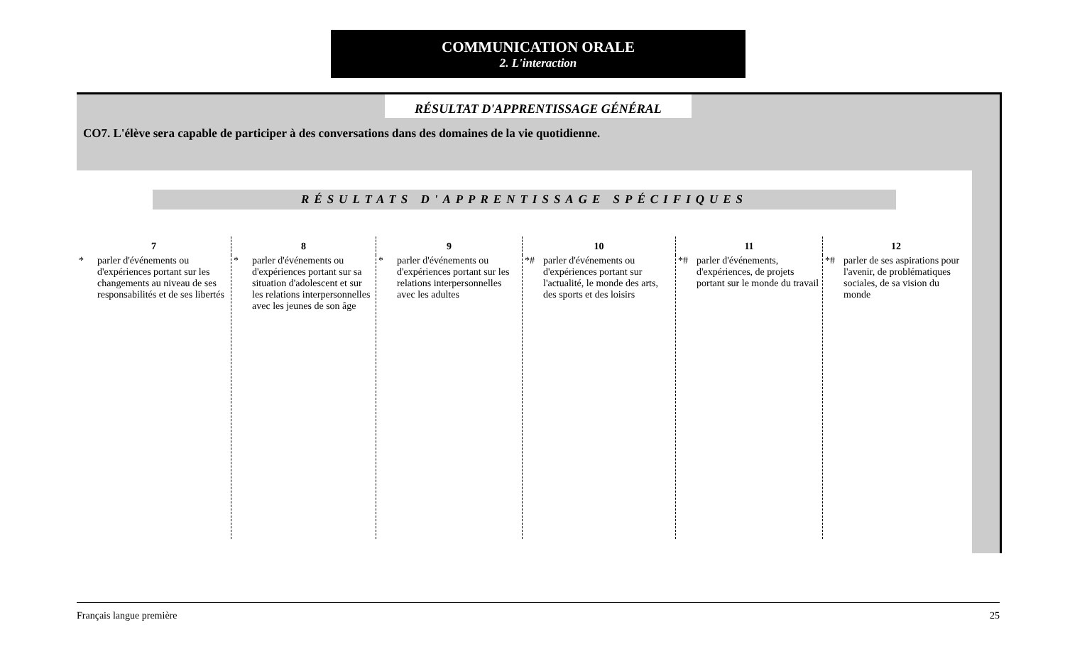COMMUNICATION ORALE
2. L'interaction
RÉSULTAT D'APPRENTISSAGE GÉNÉRAL
CO7. L'élève sera capable de participer à des conversations dans des domaines de la vie quotidienne.
RÉSULTATS D'APPRENTISSAGE SPÉCIFIQUES
| 7 | 8 | 9 | 10 | 11 | 12 |
| --- | --- | --- | --- | --- | --- |
| * parler d'événements ou d'expériences portant sur les changements au niveau de ses responsabilités et de ses libertés | * parler d'événements ou d'expériences portant sur sa situation d'adolescent et sur les relations interpersonnelles avec les jeunes de son âge | * parler d'événements ou d'expériences portant sur les relations interpersonnelles avec les adultes | *# parler d'événements ou d'expériences portant sur l'actualité, le monde des arts, des sports et des loisirs | *# parler d'événements, d'expériences, de projets portant sur le monde du travail | *# parler de ses aspirations pour l'avenir, de problématiques sociales, de sa vision du monde |
Français langue première 25